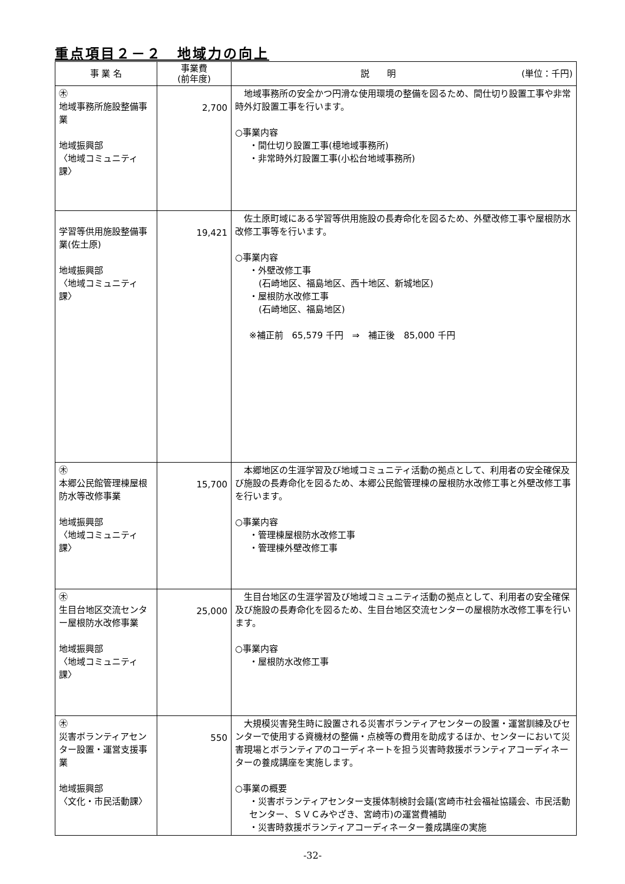重点項目２－２　地域力の向上
| 事 業 名 | 事業費 (前年度) | 説 明 (単位：千円) |
| --- | --- | --- |
| ㊍ 地域事務所施設整備事業 地域振興部 〈地域コミュニティ課〉 | 2,700 | 地域事務所の安全かつ円滑な使用環境の整備を図るため、間仕切り設置工事や非常時外灯設置工事を行います。 ○事業内容 ・間仕切り設置工事(檍地域事務所) ・非常時外灯設置工事(小松台地域事務所) |
| 学習等供用施設整備事業(佐土原) 地域振興部 〈地域コミュニティ課〉 | 19,421 | 佐土原町域にある学習等供用施設の長寿命化を図るため、外壁改修工事や屋根防水改修工事等を行います。 ○事業内容 ・外壁改修工事 (石崎地区、福島地区、西十地区、新城地区) ・屋根防水改修工事 (石崎地区、福島地区) ※補正前 65,579 千円 ⇒ 補正後 85,000 千円 |
| ㊍ 本郷公民館管理棟屋根防水等改修事業 地域振興部 〈地域コミュニティ課〉 | 15,700 | 本郷地区の生涯学習及び地域コミュニティ活動の拠点として、利用者の安全確保及び施設の長寿命化を図るため、本郷公民館管理棟の屋根防水改修工事と外壁改修工事を行います。 ○事業内容 ・管理棟屋根防水改修工事 ・管理棟外壁改修工事 |
| ㊍ 生目台地区交流センター屋根防水改修事業 地域振興部 〈地域コミュニティ課〉 | 25,000 | 生目台地区の生涯学習及び地域コミュニティ活動の拠点として、利用者の安全確保及び施設の長寿命化を図るため、生目台地区交流センターの屋根防水改修工事を行います。 ○事業内容 ・屋根防水改修工事 |
| ㊍ 災害ボランティアセンター設置・運営支援事業 地域振興部 〈文化・市民活動課〉 | 550 | 大規模災害発生時に設置される災害ボランティアセンターの設置・運営訓練及びセンターで使用する資機材の整備・点検等の費用を助成するほか、センターにおいて災害現場とボランティアのコーディネートを担う災害時救援ボランティアコーディネーターの養成講座を実施します。 ○事業の概要 ・災害ボランティアセンター支援体制検討会議(宮崎市社会福祉協議会、市民活動センター、ＳＶＣみやざき、宮崎市)の運営費補助 ・災害時救援ボランティアコーディネーター養成講座の実施 |
-32-